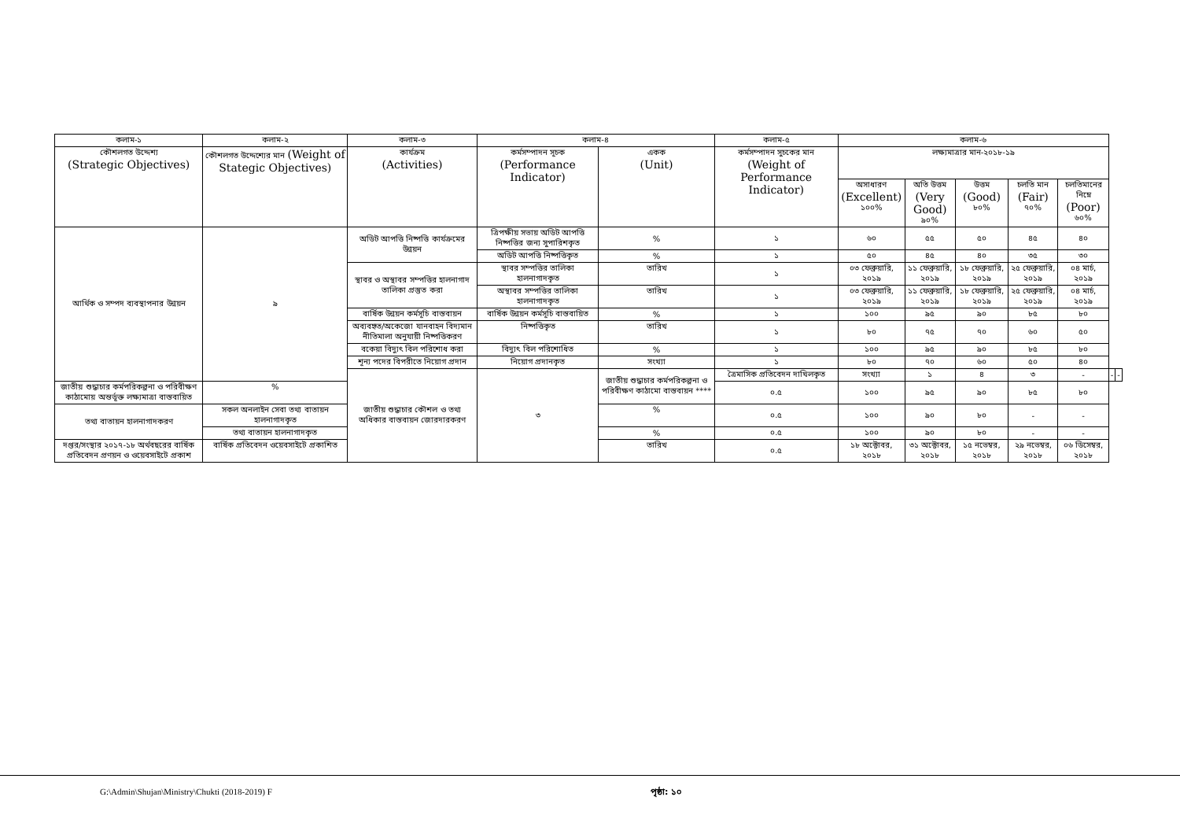| কলাম-১ | কলাম-২ | কলাম-৩ | কলাম-৪ | | কলাম-৫ | কলাম-৬ | | | | | | |
| --- | --- | --- | --- | --- | --- | --- | --- | --- | --- | --- | --- | --- |
| কৌশলগত উদ্দেশ্য (Strategic Objectives) | কৌশলগত উদ্দেশ্যের মান (Weight of Stategic Objectives) | কার্যক্রম (Activities) | কর্মসম্পাদন সূচক (Performance Indicator) | একক (Unit) | কর্মসম্পাদন সুচকের মান (Weight of Performance Indicator) | লক্ষ্যমাত্রার মান-২০১৮-১৯ | | | | | | |
| | | | | | | অসাধারণ (Excellent) ১০০% | অতি উত্তম (Very Good) ৯০% | উত্তম (Good) ৮০% | চলতি মান (Fair) ৭০% | চলতিমানের নিম্নে (Poor) ৬০% | | |
| আর্থিক ও সম্পদ ব্যবস্থাপনার উন্নয়ন | ৯ | অডিট আপত্তি নিষ্পত্তি কার্যক্রমের উন্নয়ন | ত্রিপক্ষীয় সভায় অডিট আপত্তি নিষ্পত্তির জন্য সুপারিশকৃত | % | ১ | ৬০ | ৫৫ | ৫০ | ৪৫ | ৪০ | | |
| | | | অডিট আপত্তি নিষ্পত্তিকৃত | % | ১ | ৫০ | ৪৫ | ৪০ | ৩৫ | ৩০ | | |
| | | স্থাবর ও অস্থাবর সম্পত্তির হালনাগাদ তালিকা প্রস্তুত করা | স্থাবর সম্পত্তির তালিকা হালনাগাদকৃত | তারিখ | ১ | ০৩ ফেব্রুয়ারি, ২০১৯ | ১১ ফেব্রুয়ারি, ২০১৯ | ১৮ ফেব্রুয়ারি, ২০১৯ | ২৫ ফেব্রুয়ারি, ২০১৯ | ০৪ মার্চ, ২০১৯ | | |
| | | | অস্থাবর সম্পত্তির তালিকা হালনাগাদকৃত | তারিখ | ১ | ০৩ ফেব্রুয়ারি, ২০১৯ | ১১ ফেব্রুয়ারি, ২০১৯ | ১৮ ফেব্রুয়ারি, ২০১৯ | ২৫ ফেব্রুয়ারি, ২০১৯ | ০৪ মার্চ, ২০১৯ | | |
| | | বার্ষিক উন্নয়ন কর্মসূচি বাস্তবায়ন | বার্ষিক উন্নয়ন কর্মসূচি বাস্তবায়িত | % | ১ | ১০০ | ৯৫ | ৯০ | ৮৫ | ৮০ | | |
| | | অব্যবহৃত/অকেজো যানবাহন বিদ্যমান নীতিমালা অনুযায়ী নিষ্পত্তিকরণ | নিষ্পত্তিকৃত | তারিখ | ১ | ৮০ | ৭৫ | ৭০ | ৬০ | ৫০ | | |
| | | বকেয়া বিদ্যুৎ বিল পরিশোধ করা | বিদ্যুৎ বিল পরিশোধিত | % | ১ | ১০০ | ৯৫ | ৯০ | ৮৫ | ৮০ | | |
| | | শূন্য পদের বিপরীতে নিয়োগ প্রদান | নিয়োগ প্রদানকৃত | সংখ্যা | ১ | ৮০ | ৭০ | ৬০ | ৫০ | ৪০ | | |
| | | জাতীয় শুদ্ধাচার কৌশল ও তথ্য অধিকার বাস্তবায়ন জোরদারকরণ | ৩ | জাতীয় শুদ্ধাচার কর্মপরিকল্পনা ও পরিবীক্ষণ কাঠামো বাস্তবায়ন **** | ত্রৈমাসিক প্রতিবেদন দাখিলকৃত | সংখ্যা | ১ | ৪ | ৩ | - | - | - |
| জাতীয় শুদ্ধাচার কর্মপরিকল্পনা ও পরিবীক্ষণ কাঠামোয় অন্তর্ভূক্ত লক্ষ্যমাত্রা বাস্তবায়িত | % | | | | ০.৫ | ১০০ | ৯৫ | ৯০ | ৮৫ | ৮০ | | |
| তথ্য বাতায়ন হালনাগাদকরণ | সকল অনলাইন সেবা তথ্য বাতায়ন হালনাগাদকৃত | | | % | ০.৫ | ১০০ | ৯০ | ৮০ | - | - | | |
| | তথ্য বাতায়ন হালনাগাদকৃত | | | % | ০.৫ | ১০০ | ৯০ | ৮০ | - | - | | |
| দপ্তর/সংস্থার ২০১৭-১৮ অর্থবছরের বার্ষিক প্রতিবেদন প্রণয়ন ও ওয়েবসাইটে প্রকাশ | বার্ষিক প্রতিবেদন ওয়েবসাইটে প্রকাশিত | | | তারিখ | ০.৫ | ১৮ অক্টোবর, ২০১৮ | ৩১ অক্টোবর, ২০১৮ | ১৫ নভেম্বর, ২০১৮ | ২৯ নভেম্বর, ২০১৮ | ০৬ ডিসেম্বর, ২০১৮ | | |
G:\Admin\Shujan\Ministry\Chukti (2018-2019) F পৃষ্ঠা: ১০